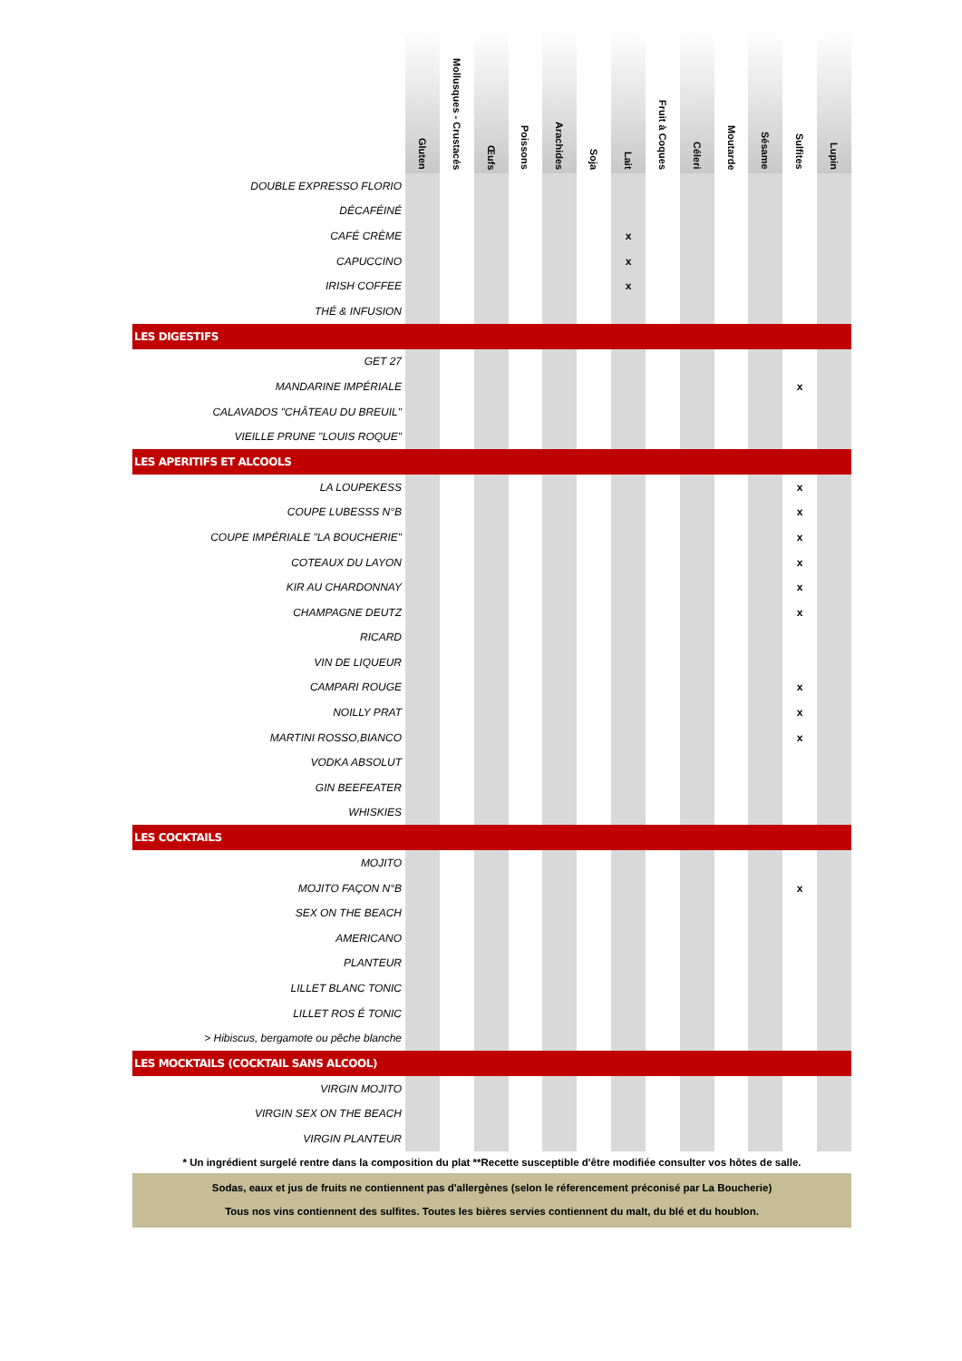| | Gluten | Mollusques - Crustacés | Œufs | Poissons | Arachides | Soja | Lait | Fruit à Coques | Céleri | Moutarde | Sésame | Sulfites | Lupin |
| --- | --- | --- | --- | --- | --- | --- | --- | --- | --- | --- | --- | --- | --- |
| DOUBLE EXPRESSO FLORIO | | | | | | | | | | | | | |
| DÉCAFÉINÉ | | | | | | | | | | | | | |
| CAFÉ CRÈME | | | | | | | x | | | | | | |
| CAPUCCINO | | | | | | | x | | | | | | |
| IRISH COFFEE | | | | | | | x | | | | | | |
| THÉ & INFUSION | | | | | | | | | | | | | |
| LES DIGESTIFS | | | | | | | | | | | | | |
| GET 27 | | | | | | | | | | | | | |
| MANDARINE IMPÉRIALE | | | | | | | | | | | | x | |
| CALAVADOS "CHÂTEAU DU BREUIL" | | | | | | | | | | | | | |
| VIEILLE PRUNE "LOUIS ROQUE" | | | | | | | | | | | | | |
| LES APERITIFS ET ALCOOLS | | | | | | | | | | | | | |
| LA LOUPEKESS | | | | | | | | | | | | x | |
| COUPE LUBESSS N°B | | | | | | | | | | | | x | |
| COUPE IMPÉRIALE "LA BOUCHERIE" | | | | | | | | | | | | x | |
| COTEAUX DU LAYON | | | | | | | | | | | | x | |
| KIR AU CHARDONNAY | | | | | | | | | | | | x | |
| CHAMPAGNE DEUTZ | | | | | | | | | | | | x | |
| RICARD | | | | | | | | | | | | | |
| VIN DE LIQUEUR | | | | | | | | | | | | | |
| CAMPARI ROUGE | | | | | | | | | | | | x | |
| NOILLY PRAT | | | | | | | | | | | | x | |
| MARTINI ROSSO,BIANCO | | | | | | | | | | | | x | |
| VODKA ABSOLUT | | | | | | | | | | | | | |
| GIN BEEFEATER | | | | | | | | | | | | | |
| WHISKIES | | | | | | | | | | | | | |
| LES COCKTAILS | | | | | | | | | | | | | |
| MOJITO | | | | | | | | | | | | | |
| MOJITO FAÇON N°B | | | | | | | | | | | | x | |
| SEX ON THE BEACH | | | | | | | | | | | | | |
| AMERICANO | | | | | | | | | | | | | |
| PLANTEUR | | | | | | | | | | | | | |
| LILLET BLANC TONIC | | | | | | | | | | | | | |
| LILLET ROS É TONIC | | | | | | | | | | | | | |
| > Hibiscus, bergamote ou pêche blanche | | | | | | | | | | | | | |
| LES MOCKTAILS (COCKTAIL SANS ALCOOL) | | | | | | | | | | | | | |
| VIRGIN MOJITO | | | | | | | | | | | | | |
| VIRGIN SEX ON THE BEACH | | | | | | | | | | | | | |
| VIRGIN PLANTEUR | | | | | | | | | | | | | |
* Un ingrédient surgelé rentre dans la composition du plat **Recette susceptible d'être modifiée consulter vos hôtes de salle.
Sodas, eaux et jus de fruits ne contiennent pas d'allergènes (selon le réferencement préconisé par La Boucherie)
Tous nos vins contiennent des sulfites. Toutes les bières servies contiennent du malt, du blé et du houblon.